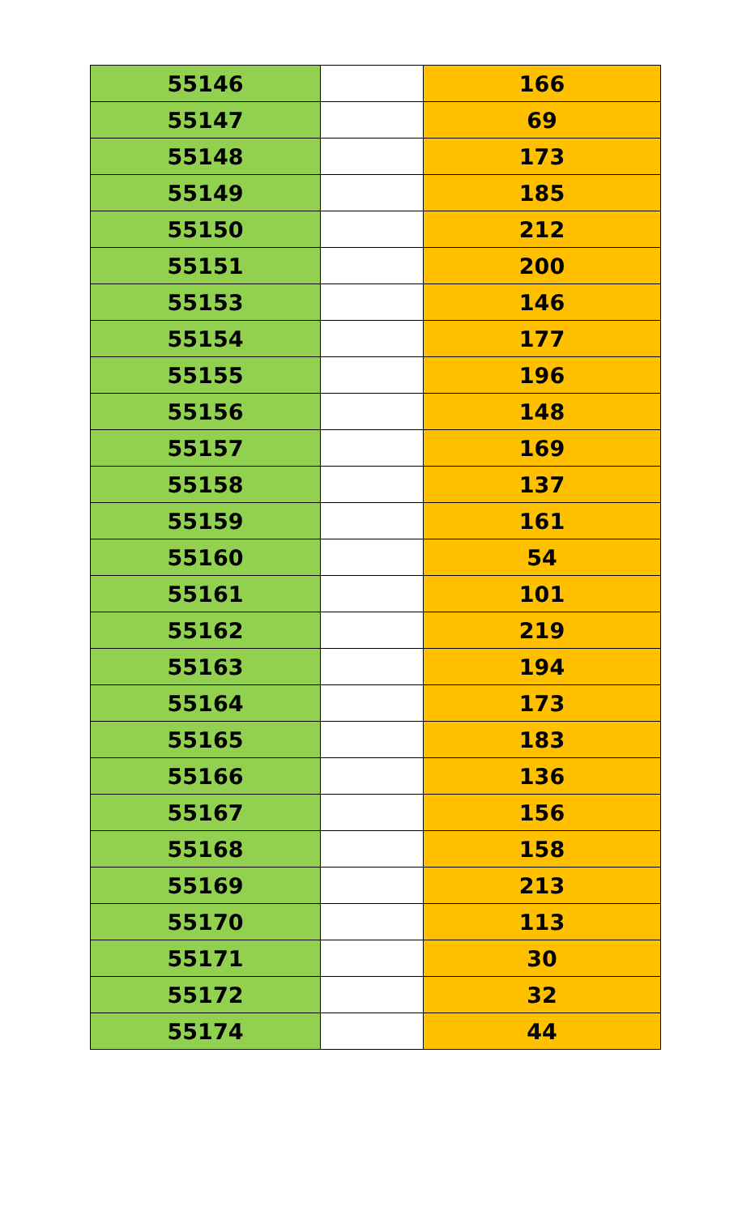| 55146 | | 166 |
| 55147 | | 69 |
| 55148 | | 173 |
| 55149 | | 185 |
| 55150 | | 212 |
| 55151 | | 200 |
| 55153 | | 146 |
| 55154 | | 177 |
| 55155 | | 196 |
| 55156 | | 148 |
| 55157 | | 169 |
| 55158 | | 137 |
| 55159 | | 161 |
| 55160 | | 54 |
| 55161 | | 101 |
| 55162 | | 219 |
| 55163 | | 194 |
| 55164 | | 173 |
| 55165 | | 183 |
| 55166 | | 136 |
| 55167 | | 156 |
| 55168 | | 158 |
| 55169 | | 213 |
| 55170 | | 113 |
| 55171 | | 30 |
| 55172 | | 32 |
| 55174 | | 44 |